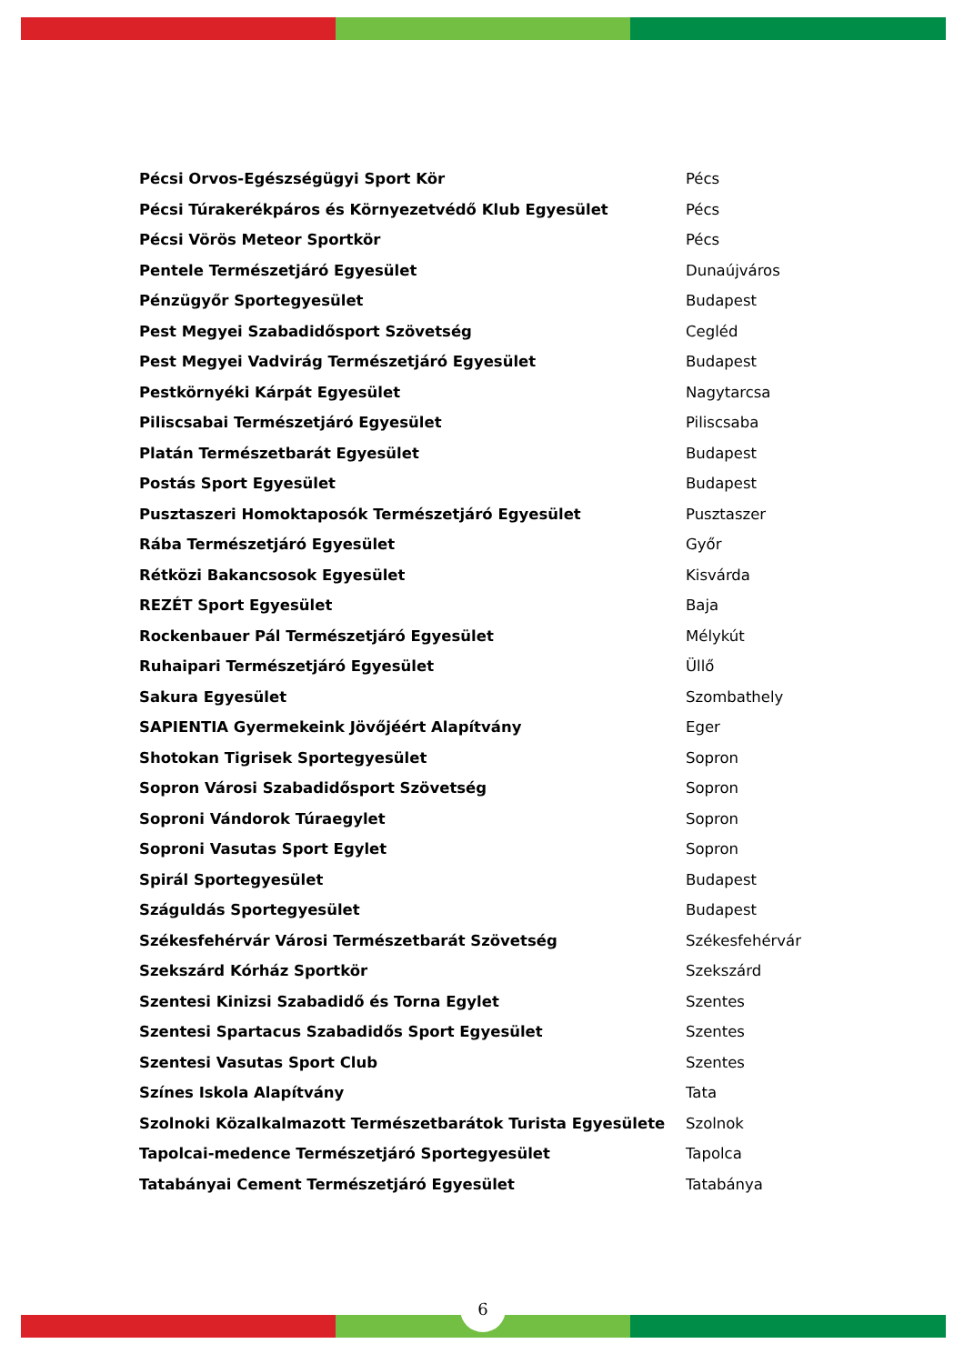| Pécsi Orvos-Egészségügyi Sport Kör | Pécs |
| Pécsi Túrakerékpáros és Környezetvédő Klub Egyesület | Pécs |
| Pécsi Vörös Meteor Sportkör | Pécs |
| Pentele Természetjáró Egyesület | Dunaújváros |
| Pénzügyőr Sportegyesület | Budapest |
| Pest Megyei Szabadidősport Szövetség | Cegléd |
| Pest Megyei Vadvirág Természetjáró Egyesület | Budapest |
| Pestkörnyéki Kárpát Egyesület | Nagytarcsa |
| Piliscsabai Természetjáró Egyesület | Piliscsaba |
| Platán Természetbarát Egyesület | Budapest |
| Postás Sport Egyesület | Budapest |
| Pusztaszeri Homoktaposók Természetjáró Egyesület | Pusztaszer |
| Rába Természetjáró Egyesület | Győr |
| Rétközi Bakancsosok Egyesület | Kisvárda |
| REZÉT Sport Egyesület | Baja |
| Rockenbauer Pál Természetjáró Egyesület | Mélykút |
| Ruhaipari Természetjáró Egyesület | Üllő |
| Sakura Egyesület | Szombathely |
| SAPIENTIA Gyermekeink Jövőjéért Alapítvány | Eger |
| Shotokan Tigrisek Sportegyesület | Sopron |
| Sopron Városi Szabadidősport Szövetség | Sopron |
| Soproni Vándorok Túraegylet | Sopron |
| Soproni Vasutas Sport Egylet | Sopron |
| Spirál Sportegyesület | Budapest |
| Száguldás Sportegyesület | Budapest |
| Székesfehérvár Városi Természetbarát Szövetség | Székesfehérvár |
| Szekszárd Kórház Sportkör | Szekszárd |
| Szentesi Kinizsi Szabadidő és Torna Egylet | Szentes |
| Szentesi Spartacus Szabadidős Sport Egyesület | Szentes |
| Szentesi Vasutas Sport Club | Szentes |
| Színes Iskola Alapítvány | Tata |
| Szolnoki Közalkalmazott Természetbarátok Turista Egyesülete | Szolnok |
| Tapolcai-medence Természetjáró Sportegyesület | Tapolca |
| Tatabányai Cement Természetjáró Egyesület | Tatabánya |
6